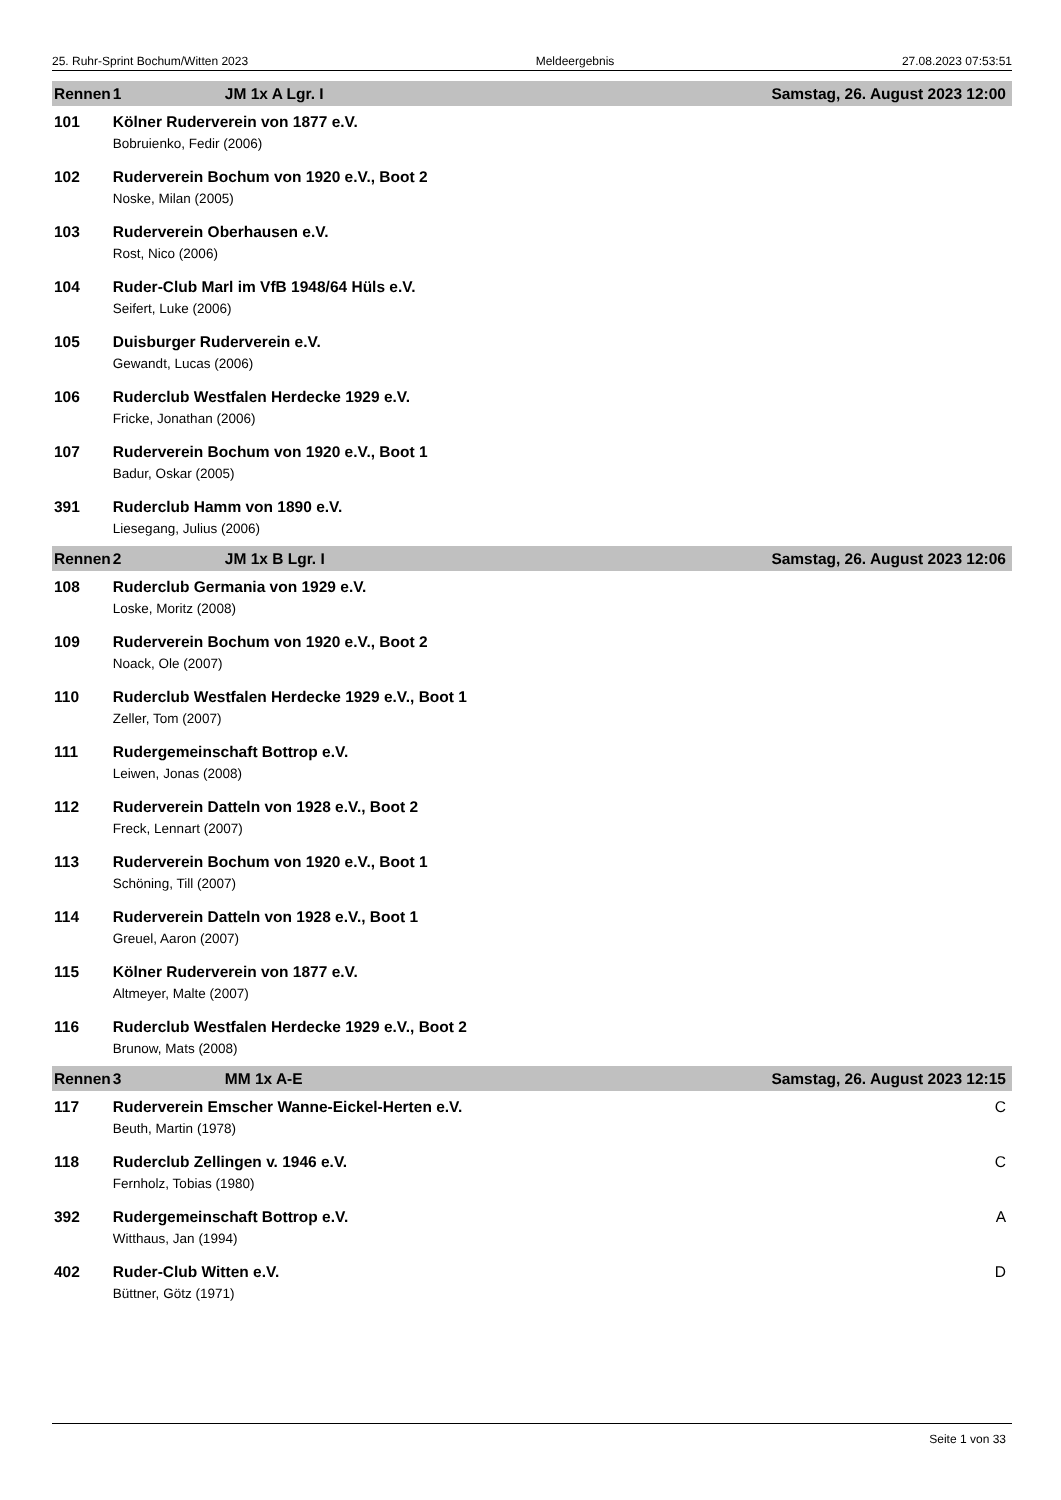25. Ruhr-Sprint Bochum/Witten 2023 Meldeergebnis 27.08.2023 07:53:51
| Rennen | 1 JM 1x A Lgr. I | Samstag, 26. August 2023 12:00 |
| --- | --- | --- |
| 101 | Kölner Ruderverein von 1877 e.V. | |
| | Bobruienko, Fedir (2006) | |
| 102 | Ruderverein Bochum von 1920 e.V., Boot 2 | |
| | Noske, Milan (2005) | |
| 103 | Ruderverein Oberhausen e.V. | |
| | Rost, Nico (2006) | |
| 104 | Ruder-Club Marl im VfB 1948/64 Hüls e.V. | |
| | Seifert, Luke (2006) | |
| 105 | Duisburger Ruderverein e.V. | |
| | Gewandt, Lucas (2006) | |
| 106 | Ruderclub Westfalen Herdecke 1929 e.V. | |
| | Fricke, Jonathan (2006) | |
| 107 | Ruderverein Bochum von 1920 e.V., Boot 1 | |
| | Badur, Oskar (2005) | |
| 391 | Ruderclub Hamm von 1890 e.V. | |
| | Liesegang, Julius (2006) | |
| Rennen | 2 JM 1x B Lgr. I | Samstag, 26. August 2023 12:06 |
| 108 | Ruderclub Germania von 1929 e.V. | |
| | Loske, Moritz (2008) | |
| 109 | Ruderverein Bochum von 1920 e.V., Boot 2 | |
| | Noack, Ole (2007) | |
| 110 | Ruderclub Westfalen Herdecke 1929 e.V., Boot 1 | |
| | Zeller, Tom (2007) | |
| 111 | Rudergemeinschaft Bottrop e.V. | |
| | Leiwen, Jonas (2008) | |
| 112 | Ruderverein Datteln von 1928 e.V., Boot 2 | |
| | Freck, Lennart (2007) | |
| 113 | Ruderverein Bochum von 1920 e.V., Boot 1 | |
| | Schöning, Till (2007) | |
| 114 | Ruderverein Datteln von 1928 e.V., Boot 1 | |
| | Greuel, Aaron (2007) | |
| 115 | Kölner Ruderverein von 1877 e.V. | |
| | Altmeyer, Malte (2007) | |
| 116 | Ruderclub Westfalen Herdecke 1929 e.V., Boot 2 | |
| | Brunow, Mats (2008) | |
| Rennen | 3 MM 1x A-E | Samstag, 26. August 2023 12:15 |
| 117 | Ruderverein Emscher Wanne-Eickel-Herten e.V. | C |
| | Beuth, Martin (1978) | |
| 118 | Ruderclub Zellingen v. 1946 e.V. | C |
| | Fernholz, Tobias (1980) | |
| 392 | Rudergemeinschaft Bottrop e.V. | A |
| | Witthaus, Jan (1994) | |
| 402 | Ruder-Club Witten e.V. | D |
| | Büttner, Götz (1971) | |
Seite 1 von 33